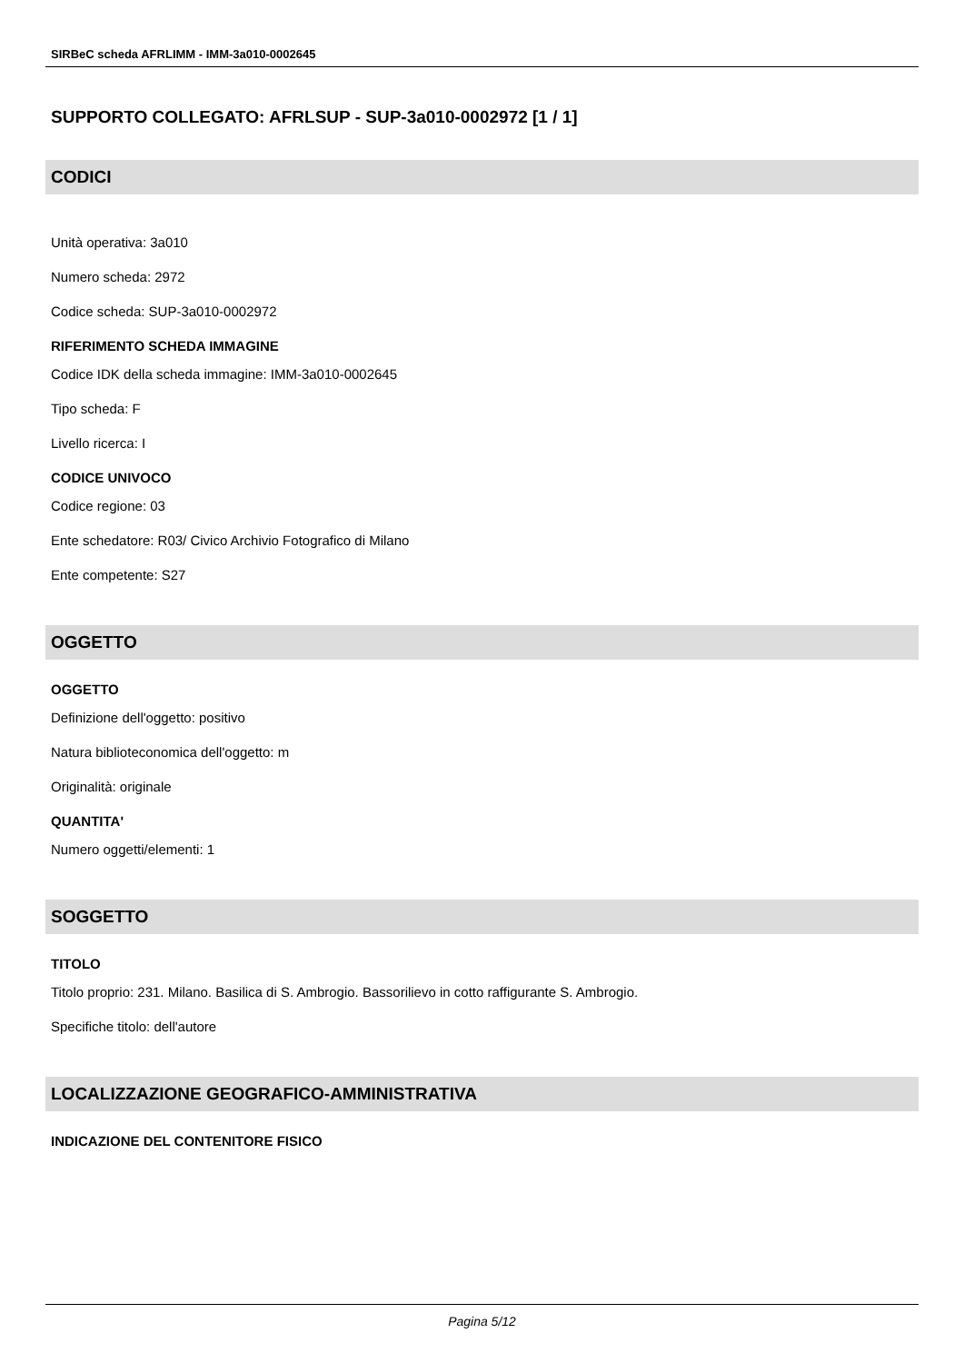SIRBeC scheda AFRLIMM - IMM-3a010-0002645
SUPPORTO COLLEGATO: AFRLSUP - SUP-3a010-0002972 [1 / 1]
CODICI
Unità operativa: 3a010
Numero scheda: 2972
Codice scheda: SUP-3a010-0002972
RIFERIMENTO SCHEDA IMMAGINE
Codice IDK della scheda immagine: IMM-3a010-0002645
Tipo scheda: F
Livello ricerca: I
CODICE UNIVOCO
Codice regione: 03
Ente schedatore: R03/ Civico Archivio Fotografico di Milano
Ente competente: S27
OGGETTO
OGGETTO
Definizione dell'oggetto: positivo
Natura biblioteconomica dell'oggetto: m
Originalità: originale
QUANTITA'
Numero oggetti/elementi: 1
SOGGETTO
TITOLO
Titolo proprio: 231. Milano. Basilica di S. Ambrogio. Bassorilievo in cotto raffigurante S. Ambrogio.
Specifiche titolo: dell'autore
LOCALIZZAZIONE GEOGRAFICO-AMMINISTRATIVA
INDICAZIONE DEL CONTENITORE FISICO
Pagina 5/12